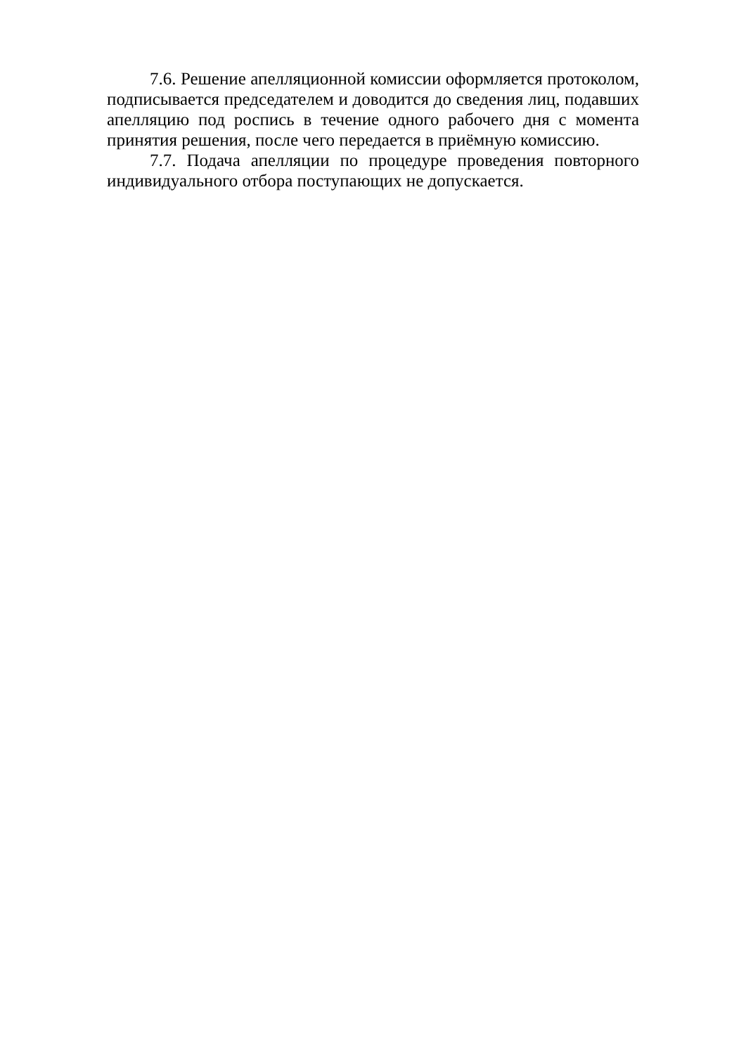7.6. Решение апелляционной комиссии оформляется протоколом, подписывается председателем и доводится до сведения лиц, подавших апелляцию под роспись в течение одного рабочего дня с момента принятия решения, после чего передается в приёмную комиссию.
7.7. Подача апелляции по процедуре проведения повторного индивидуального отбора поступающих не допускается.